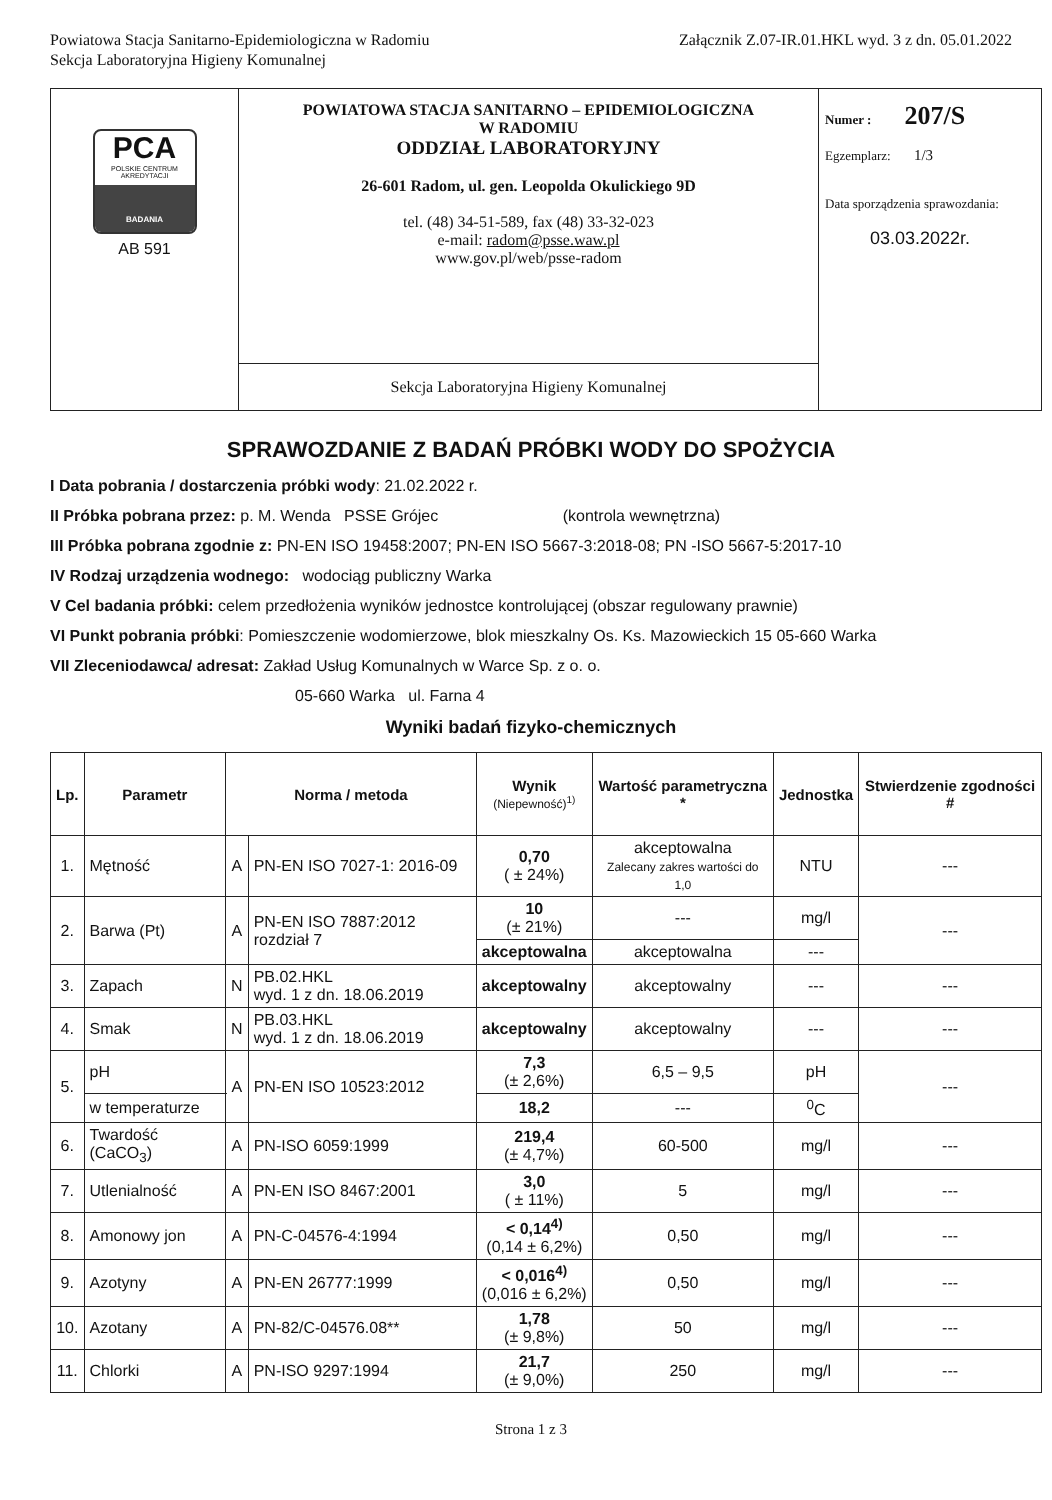Powiatowa Stacja Sanitarno-Epidemiologiczna w Radomiu
Sekcja Laboratoryjna Higieny Komunalnej
Załącznik Z.07-IR.01.HKL wyd. 3 z dn. 05.01.2022
| PCA POLSKIE CENTRUM AKREDYTACJI BADANIA AB 591 | POWIATOWA STACJA SANITARNO – EPIDEMIOLOGICZNA W RADOMIU ODDZIAŁ LABORATORYJNY 26-601 Radom, ul. gen. Leopolda Okulickiego 9D tel. (48) 34-51-589, fax (48) 33-32-023 e-mail: radom@psse.waw.pl www.gov.pl/web/psse-radom | Numer : 207/S Egzemplarz: 1/3 Data sporządzenia sprawozdania: 03.03.2022r. |
| | Sekcja Laboratoryjna Higieny Komunalnej | |
SPRAWOZDANIE Z BADAŃ PRÓBKI WODY DO SPOŻYCIA
I Data pobrania / dostarczenia próbki wody: 21.02.2022 r.
II Próbka pobrana przez: p. M. Wenda PSSE Grójec (kontrola wewnętrzna)
III Próbka pobrana zgodnie z: PN-EN ISO 19458:2007; PN-EN ISO 5667-3:2018-08; PN -ISO 5667-5:2017-10
IV Rodzaj urządzenia wodnego: wodociąg publiczny Warka
V Cel badania próbki: celem przedłożenia wyników jednostce kontrolującej (obszar regulowany prawnie)
VI Punkt pobrania próbki: Pomieszczenie wodomierzowe, blok mieszkalny Os. Ks. Mazowieckich 15 05-660 Warka
VII Zleceniodawca/ adresat: Zakład Usług Komunalnych w Warce Sp. z o. o.
05-660 Warka ul. Farna 4
Wyniki badań fizyko-chemicznych
| Lp. | Parametr | Norma / metoda | | Wynik (Niepewność)<sup>1)</sup> | Wartość parametryczna * | Jednostka | Stwierdzenie zgodności # |
| --- | --- | --- | --- | --- | --- | --- | --- |
| 1. | Mętność | A | PN-EN ISO 7027-1: 2016-09 | 0,70 ( ± 24%) | akceptowalna Zalecany zakres wartości do 1,0 | NTU | --- |
| 2. | Barwa (Pt) | A | PN-EN ISO 7887:2012 rozdział 7 | 10 (± 21%) | --- | mg/l | --- |
| | | | | akceptowalna | akceptowalna | --- | |
| 3. | Zapach | N | PB.02.HKL wyd. 1 z dn. 18.06.2019 | akceptowalny | akceptowalny | --- | --- |
| 4. | Smak | N | PB.03.HKL wyd. 1 z dn. 18.06.2019 | akceptowalny | akceptowalny | --- | --- |
| 5. | pH | A | PN-EN ISO 10523:2012 | 7,3 (± 2,6%) | 6,5 – 9,5 | pH | --- |
| | w temperaturze | | | 18,2 | --- | <sup>0</sup> C | |
| 6. | Twardość (CaCO<sub>3</sub>) | A | PN-ISO 6059:1999 | 219,4 (± 4,7%) | 60-500 | mg/l | --- |
| 7. | Utlenialność | A | PN-EN ISO 8467:2001 | 3,0 ( ± 11%) | 5 | mg/l | --- |
| 8. | Amonowy jon | A | PN-C-04576-4:1994 | < 0,14<sup>4)</sup> (0,14 ± 6,2%) | 0,50 | mg/l | --- |
| 9. | Azotyny | A | PN-EN 26777:1999 | < 0,016<sup>4)</sup> (0,016 ± 6,2%) | 0,50 | mg/l | --- |
| 10. | Azotany | A | PN-82/C-04576.08** | 1,78 (± 9,8%) | 50 | mg/l | --- |
| 11. | Chlorki | A | PN-ISO 9297:1994 | 21,7 (± 9,0%) | 250 | mg/l | --- |
Strona 1 z 3